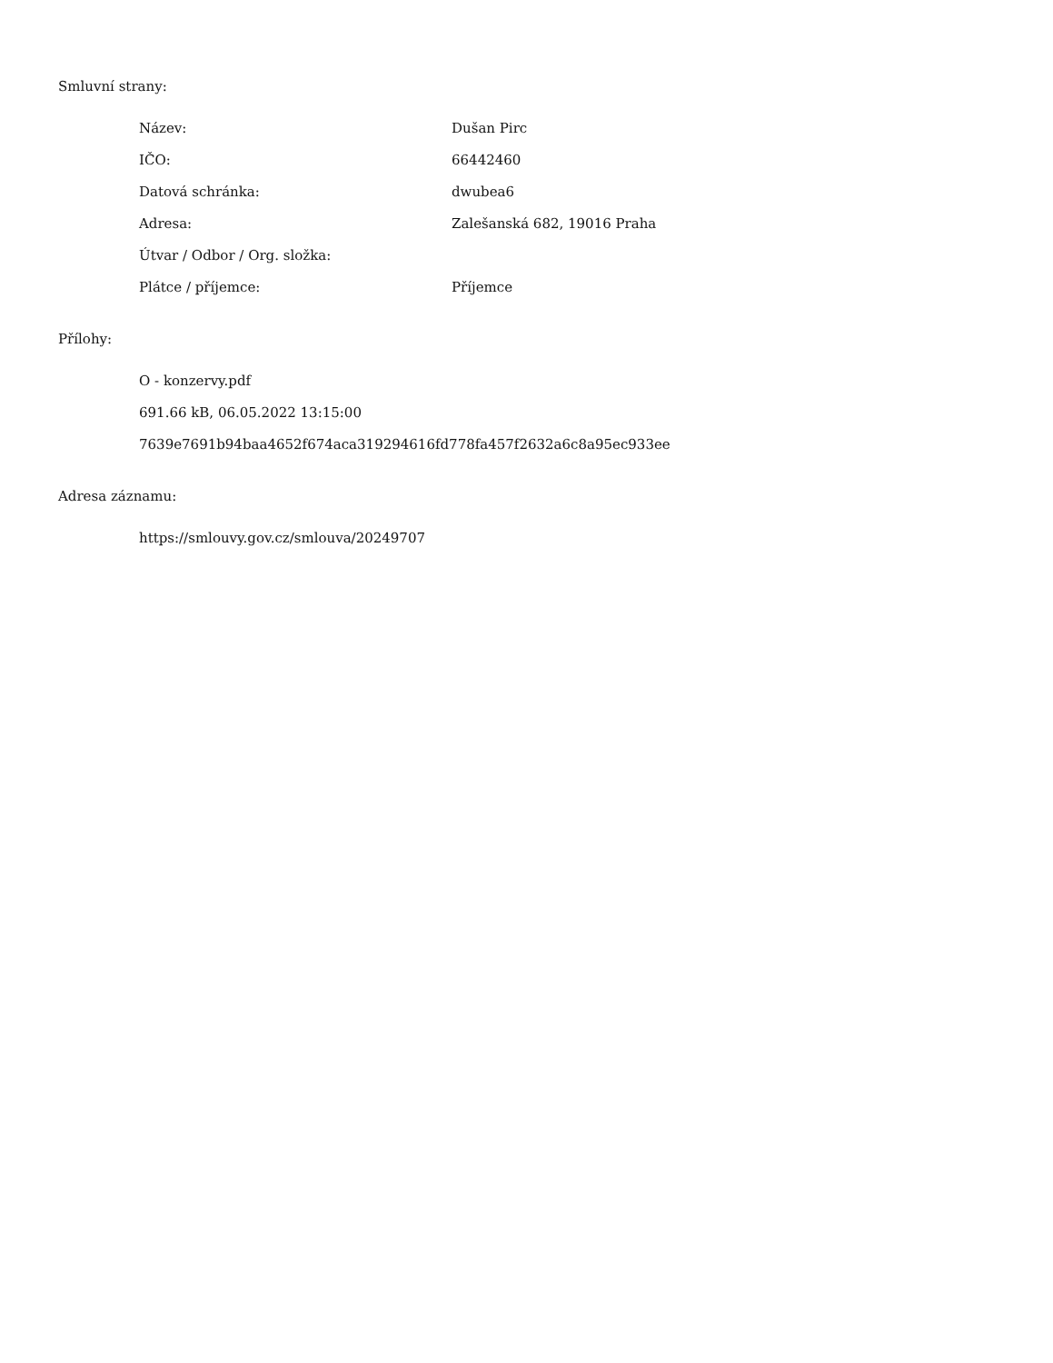Smluvní strany:
| Název: | Dušan Pirc |
| IČO: | 66442460 |
| Datová schránka: | dwubea6 |
| Adresa: | Zalešanská 682, 19016 Praha |
| Útvar / Odbor / Org. složka: | |
| Plátce / příjemce: | Příjemce |
Přílohy:
O - konzervy.pdf
691.66 kB, 06.05.2022 13:15:00
7639e7691b94baa4652f674aca319294616fd778fa457f2632a6c8a95ec933ee
Adresa záznamu:
https://smlouvy.gov.cz/smlouva/20249707